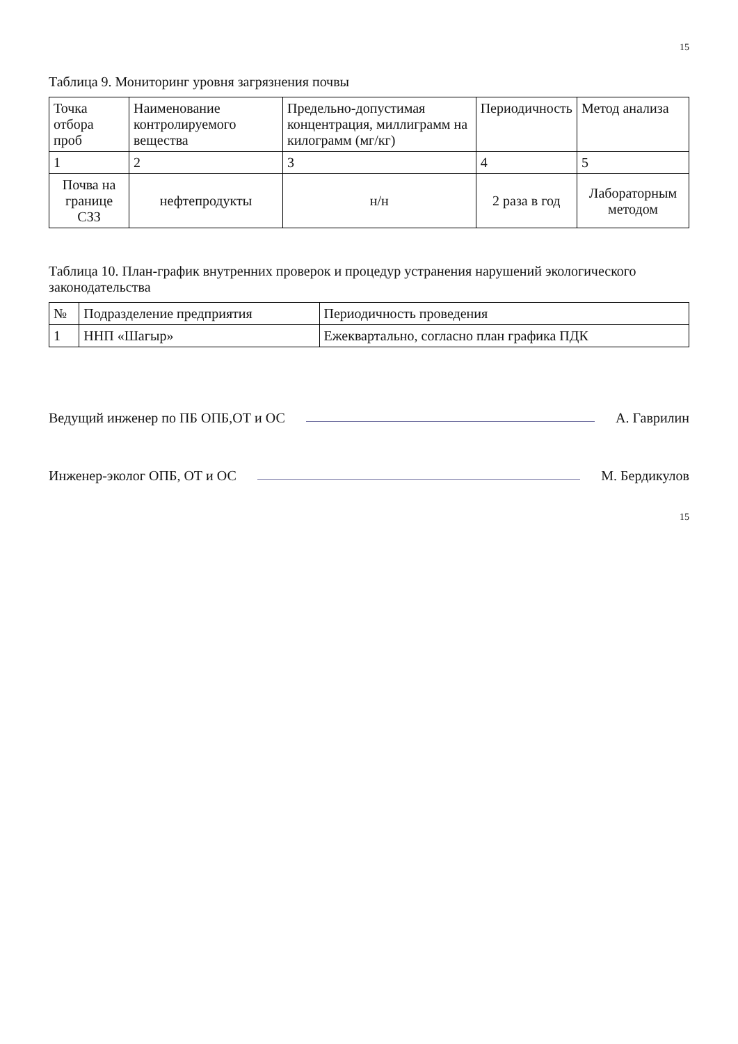15
Таблица 9. Мониторинг уровня загрязнения почвы
| Точка отбора проб | Наименование контролируемого вещества | Предельно-допустимая концентрация, миллиграмм на килограмм (мг/кг) | Периодичность | Метод анализа |
| --- | --- | --- | --- | --- |
| 1 | 2 | 3 | 4 | 5 |
| Почва на границе СЗЗ | нефтепродукты | н/н | 2 раза в год | Лабораторным методом |
Таблица 10. План-график внутренних проверок и процедур устранения нарушений экологического законодательства
| № | Подразделение предприятия | Периодичность проведения |
| --- | --- | --- |
| 1 | ННП «Шагыр» | Ежеквартально, согласно план графика ПДК |
Ведущий инженер по ПБ ОПБ,ОТ и ОС А. Гаврилин
Инженер-эколог ОПБ, ОТ и ОС М. Бердикулов
15